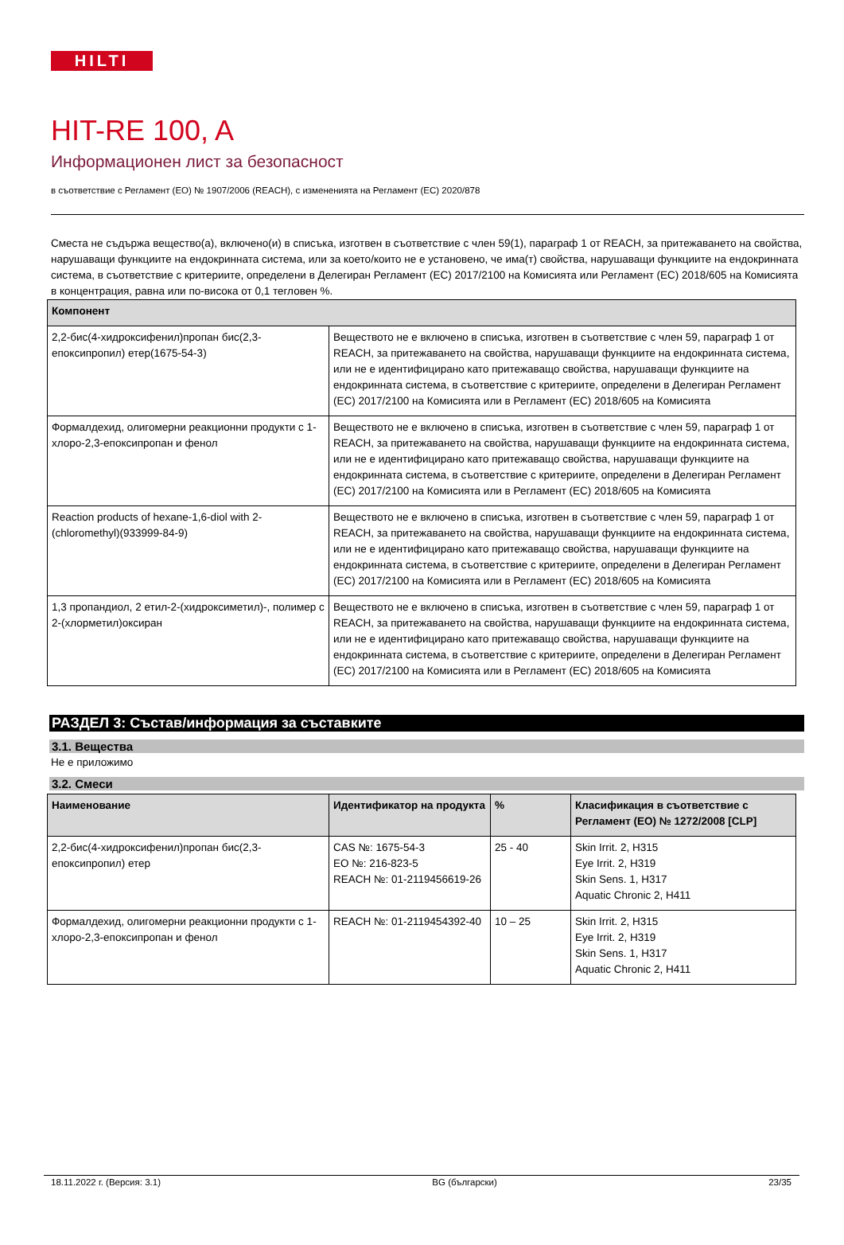HILTI
HIT-RE 100, A
Информационен лист за безопасност
в съответствие с Регламент (ЕО) № 1907/2006 (REACH), с измененията на Регламент (ЕС) 2020/878
Сместа не съдържа вещество(а), включено(и) в списъка, изготвен в съответствие с член 59(1), параграф 1 от REACH, за притежаването на свойства, нарушаващи функциите на ендокринната система, или за което/които не е установено, че има(т) свойства, нарушаващи функциите на ендокринната система, в съответствие с критериите, определени в Делегиран Регламент (ЕС) 2017/2100 на Комисията или Регламент (ЕС) 2018/605 на Комисията в концентрация, равна или по-висока от 0,1 тегловен %.
| Компонент | |
| --- | --- |
| 2,2-бис(4-хидроксифенил)пропан бис(2,3-епоксипропил) етер(1675-54-3) | Веществото не е включено в списъка, изготвен в съответствие с член 59, параграф 1 от REACH, за притежаването на свойства, нарушаващи функциите на ендокринната система, или не е идентифицирано като притежаващо свойства, нарушаващи функциите на ендокринната система, в съответствие с критериите, определени в Делегиран Регламент (ЕС) 2017/2100 на Комисията или в Регламент (ЕС) 2018/605 на Комисията |
| Формалдехид, олигомерни реакционни продукти с 1-хлоро-2,3-епоксипропан и фенол | Веществото не е включено в списъка, изготвен в съответствие с член 59, параграф 1 от REACH, за притежаването на свойства, нарушаващи функциите на ендокринната система, или не е идентифицирано като притежаващо свойства, нарушаващи функциите на ендокринната система, в съответствие с критериите, определени в Делегиран Регламент (ЕС) 2017/2100 на Комисията или в Регламент (ЕС) 2018/605 на Комисията |
| Reaction products of hexane-1,6-diol with 2-(chloromethyl)(933999-84-9) | Веществото не е включено в списъка, изготвен в съответствие с член 59, параграф 1 от REACH, за притежаването на свойства, нарушаващи функциите на ендокринната система, или не е идентифицирано като притежаващо свойства, нарушаващи функциите на ендокринната система, в съответствие с критериите, определени в Делегиран Регламент (ЕС) 2017/2100 на Комисията или в Регламент (ЕС) 2018/605 на Комисията |
| 1,3 пропандиол, 2 етил-2-(хидроксиметил)-, полимер с 2-(хлорметил)оксиран | Веществото не е включено в списъка, изготвен в съответствие с член 59, параграф 1 от REACH, за притежаването на свойства, нарушаващи функциите на ендокринната система, или не е идентифицирано като притежаващо свойства, нарушаващи функциите на ендокринната система, в съответствие с критериите, определени в Делегиран Регламент (ЕС) 2017/2100 на Комисията или в Регламент (ЕС) 2018/605 на Комисията |
РАЗДЕЛ 3: Състав/информация за съставките
3.1. Вещества
Не е приложимо
3.2. Смеси
| Наименование | Идентификатор на продукта | % | Класификация в съответствие с Регламент (ЕО) № 1272/2008 [CLP] |
| --- | --- | --- | --- |
| 2,2-бис(4-хидроксифенил)пропан бис(2,3-епоксипропил) етер | CAS №: 1675-54-3 EO №: 216-823-5 REACH №: 01-2119456619-26 | 25 - 40 | Skin Irrit. 2, H315 Eye Irrit. 2, H319 Skin Sens. 1, H317 Aquatic Chronic 2, H411 |
| Формалдехид, олигомерни реакционни продукти с 1-хлоро-2,3-епоксипропан и фенол | REACH №: 01-2119454392-40 | 10 – 25 | Skin Irrit. 2, H315 Eye Irrit. 2, H319 Skin Sens. 1, H317 Aquatic Chronic 2, H411 |
18.11.2022 г. (Версия: 3.1) BG (български) 23/35